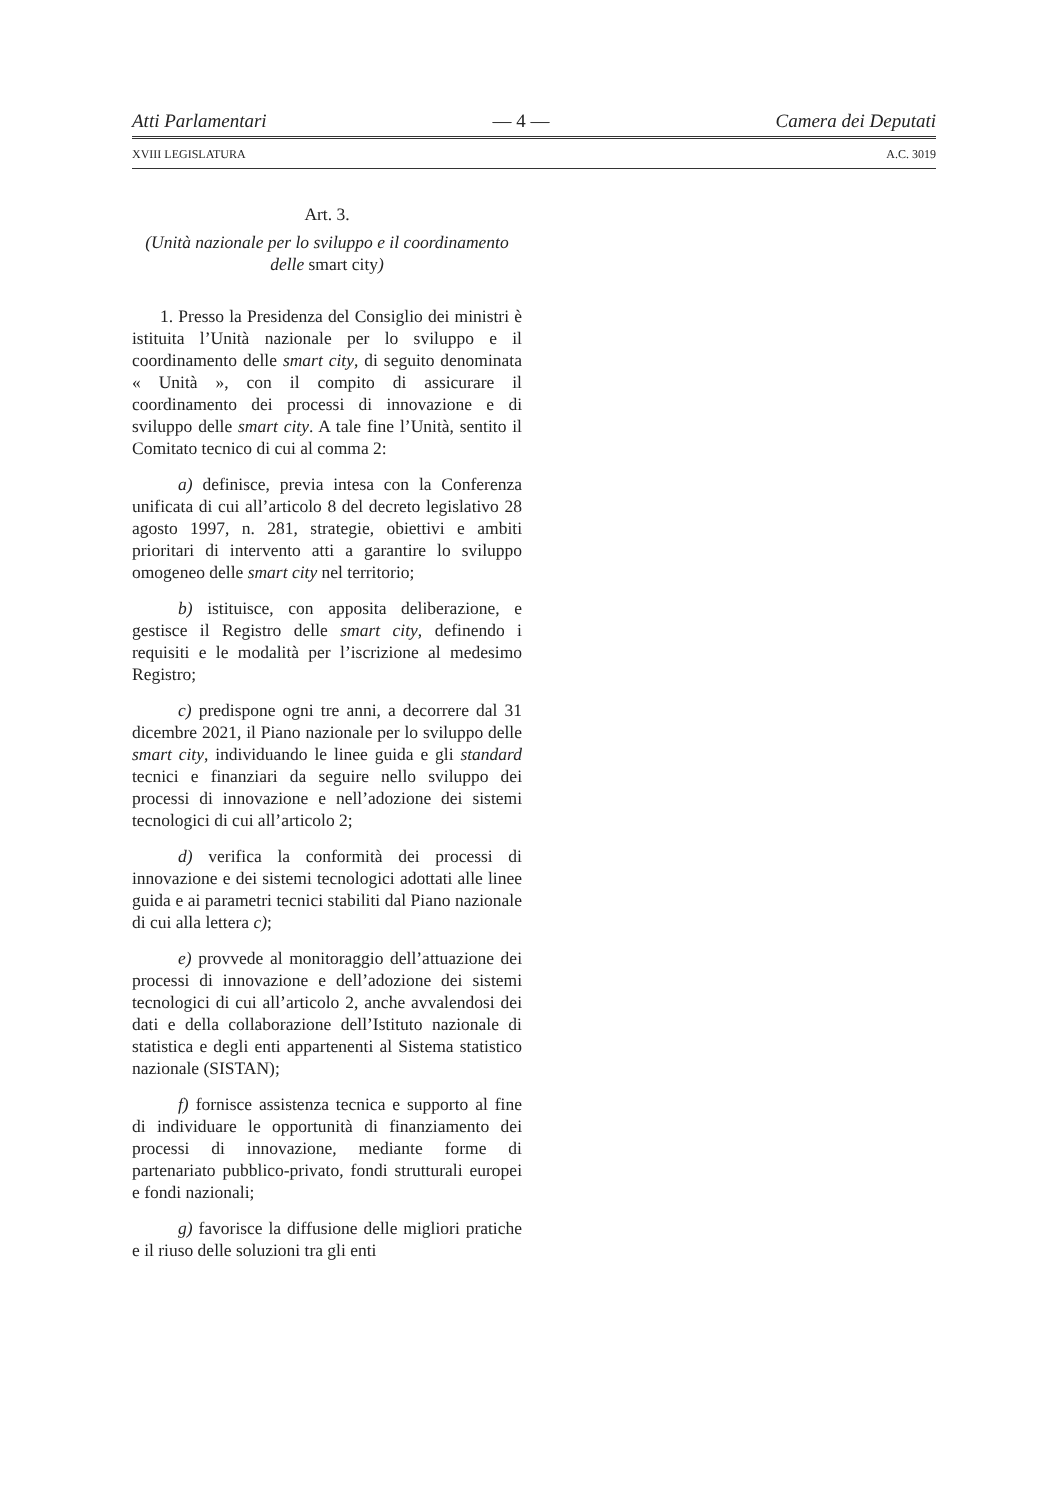Atti Parlamentari — 4 — Camera dei Deputati
XVIII LEGISLATURA A.C. 3019
Art. 3.
(Unità nazionale per lo sviluppo e il coordinamento delle smart city)
1. Presso la Presidenza del Consiglio dei ministri è istituita l’Unità nazionale per lo sviluppo e il coordinamento delle smart city, di seguito denominata « Unità », con il compito di assicurare il coordinamento dei processi di innovazione e di sviluppo delle smart city. A tale fine l’Unità, sentito il Comitato tecnico di cui al comma 2:
a) definisce, previa intesa con la Conferenza unificata di cui all’articolo 8 del decreto legislativo 28 agosto 1997, n. 281, strategie, obiettivi e ambiti prioritari di intervento atti a garantire lo sviluppo omogeneo delle smart city nel territorio;
b) istituisce, con apposita deliberazione, e gestisce il Registro delle smart city, definendo i requisiti e le modalità per l’iscrizione al medesimo Registro;
c) predispone ogni tre anni, a decorrere dal 31 dicembre 2021, il Piano nazionale per lo sviluppo delle smart city, individuando le linee guida e gli standard tecnici e finanziari da seguire nello sviluppo dei processi di innovazione e nell’adozione dei sistemi tecnologici di cui all’articolo 2;
d) verifica la conformità dei processi di innovazione e dei sistemi tecnologici adottati alle linee guida e ai parametri tecnici stabiliti dal Piano nazionale di cui alla lettera c);
e) provvede al monitoraggio dell’attuazione dei processi di innovazione e dell’adozione dei sistemi tecnologici di cui all’articolo 2, anche avvalendosi dei dati e della collaborazione dell’Istituto nazionale di statistica e degli enti appartenenti al Sistema statistico nazionale (SISTAN);
f) fornisce assistenza tecnica e supporto al fine di individuare le opportunità di finanziamento dei processi di innovazione, mediante forme di partenariato pubblico-privato, fondi strutturali europei e fondi nazionali;
g) favorisce la diffusione delle migliori pratiche e il riuso delle soluzioni tra gli enti